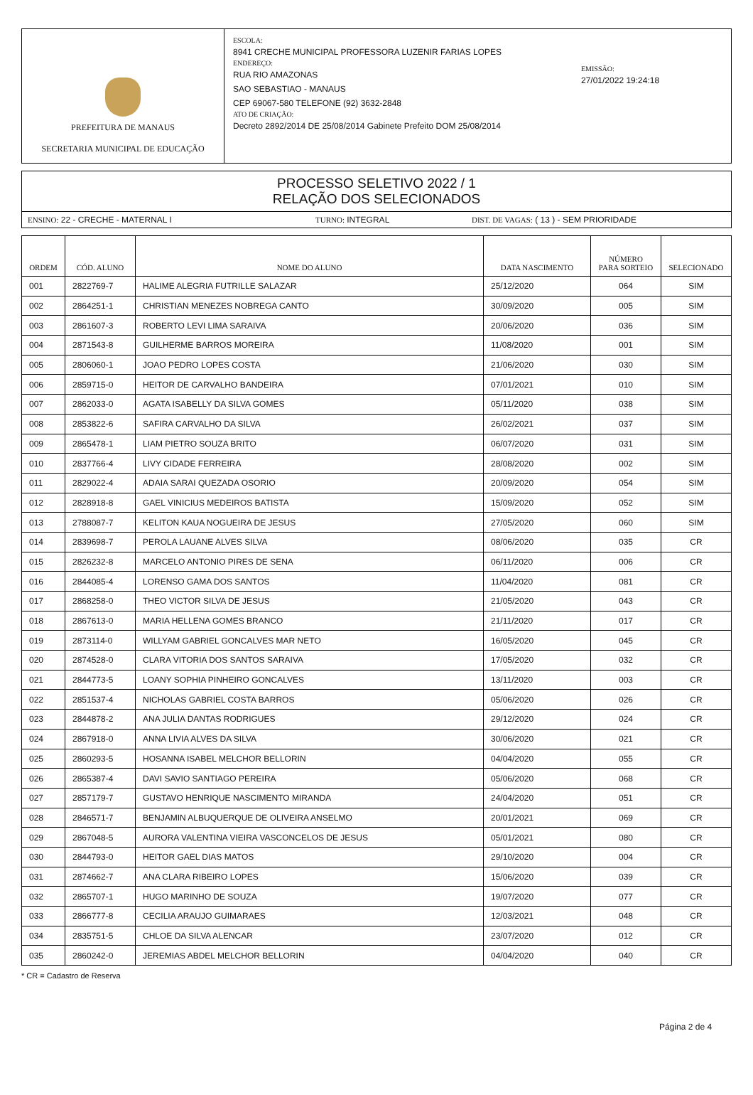PREFEITURA DE MANAUS
SECRETARIA MUNICIPAL DE EDUCAÇÃO
ESCOLA:
8941 CRECHE MUNICIPAL PROFESSORA LUZENIR FARIAS LOPES
ENDEREÇO:
RUA RIO AMAZONAS
SAO SEBASTIAO - MANAUS
CEP 69067-580 TELEFONE (92) 3632-2848
ATO DE CRIAÇÃO:
Decreto 2892/2014 DE 25/08/2014 Gabinete Prefeito DOM 25/08/2014
EMISSÃO:
27/01/2022 19:24:18
PROCESSO SELETIVO 2022 / 1
RELAÇÃO DOS SELECIONADOS
ENSINO: 22 - CRECHE - MATERNAL I TURNO: INTEGRAL DIST. DE VAGAS: ( 13 ) - SEM PRIORIDADE
| ORDEM | CÓD. ALUNO | NOME DO ALUNO | DATA NASCIMENTO | NÚMERO PARA SORTEIO | SELECIONADO |
| --- | --- | --- | --- | --- | --- |
| 001 | 2822769-7 | HALIME ALEGRIA FUTRILLE SALAZAR | 25/12/2020 | 064 | SIM |
| 002 | 2864251-1 | CHRISTIAN MENEZES NOBREGA CANTO | 30/09/2020 | 005 | SIM |
| 003 | 2861607-3 | ROBERTO LEVI LIMA SARAIVA | 20/06/2020 | 036 | SIM |
| 004 | 2871543-8 | GUILHERME BARROS MOREIRA | 11/08/2020 | 001 | SIM |
| 005 | 2806060-1 | JOAO PEDRO LOPES COSTA | 21/06/2020 | 030 | SIM |
| 006 | 2859715-0 | HEITOR DE CARVALHO BANDEIRA | 07/01/2021 | 010 | SIM |
| 007 | 2862033-0 | AGATA ISABELLY DA SILVA GOMES | 05/11/2020 | 038 | SIM |
| 008 | 2853822-6 | SAFIRA CARVALHO DA SILVA | 26/02/2021 | 037 | SIM |
| 009 | 2865478-1 | LIAM PIETRO SOUZA BRITO | 06/07/2020 | 031 | SIM |
| 010 | 2837766-4 | LIVY CIDADE FERREIRA | 28/08/2020 | 002 | SIM |
| 011 | 2829022-4 | ADAIA SARAI QUEZADA OSORIO | 20/09/2020 | 054 | SIM |
| 012 | 2828918-8 | GAEL VINICIUS MEDEIROS BATISTA | 15/09/2020 | 052 | SIM |
| 013 | 2788087-7 | KELITON KAUA NOGUEIRA DE JESUS | 27/05/2020 | 060 | SIM |
| 014 | 2839698-7 | PEROLA LAUANE ALVES SILVA | 08/06/2020 | 035 | CR |
| 015 | 2826232-8 | MARCELO ANTONIO PIRES DE SENA | 06/11/2020 | 006 | CR |
| 016 | 2844085-4 | LORENSO GAMA DOS SANTOS | 11/04/2020 | 081 | CR |
| 017 | 2868258-0 | THEO VICTOR SILVA DE JESUS | 21/05/2020 | 043 | CR |
| 018 | 2867613-0 | MARIA HELLENA GOMES BRANCO | 21/11/2020 | 017 | CR |
| 019 | 2873114-0 | WILLYAM GABRIEL GONCALVES MAR NETO | 16/05/2020 | 045 | CR |
| 020 | 2874528-0 | CLARA VITORIA DOS SANTOS SARAIVA | 17/05/2020 | 032 | CR |
| 021 | 2844773-5 | LOANY SOPHIA PINHEIRO GONCALVES | 13/11/2020 | 003 | CR |
| 022 | 2851537-4 | NICHOLAS GABRIEL COSTA BARROS | 05/06/2020 | 026 | CR |
| 023 | 2844878-2 | ANA JULIA DANTAS RODRIGUES | 29/12/2020 | 024 | CR |
| 024 | 2867918-0 | ANNA LIVIA ALVES DA SILVA | 30/06/2020 | 021 | CR |
| 025 | 2860293-5 | HOSANNA ISABEL MELCHOR BELLORIN | 04/04/2020 | 055 | CR |
| 026 | 2865387-4 | DAVI SAVIO SANTIAGO PEREIRA | 05/06/2020 | 068 | CR |
| 027 | 2857179-7 | GUSTAVO HENRIQUE NASCIMENTO MIRANDA | 24/04/2020 | 051 | CR |
| 028 | 2846571-7 | BENJAMIN ALBUQUERQUE DE OLIVEIRA ANSELMO | 20/01/2021 | 069 | CR |
| 029 | 2867048-5 | AURORA VALENTINA VIEIRA VASCONCELOS DE JESUS | 05/01/2021 | 080 | CR |
| 030 | 2844793-0 | HEITOR GAEL DIAS MATOS | 29/10/2020 | 004 | CR |
| 031 | 2874662-7 | ANA CLARA RIBEIRO LOPES | 15/06/2020 | 039 | CR |
| 032 | 2865707-1 | HUGO MARINHO DE SOUZA | 19/07/2020 | 077 | CR |
| 033 | 2866777-8 | CECILIA ARAUJO GUIMARAES | 12/03/2021 | 048 | CR |
| 034 | 2835751-5 | CHLOE DA SILVA ALENCAR | 23/07/2020 | 012 | CR |
| 035 | 2860242-0 | JEREMIAS ABDEL MELCHOR BELLORIN | 04/04/2020 | 040 | CR |
* CR = Cadastro de Reserva
Página 2 de 4